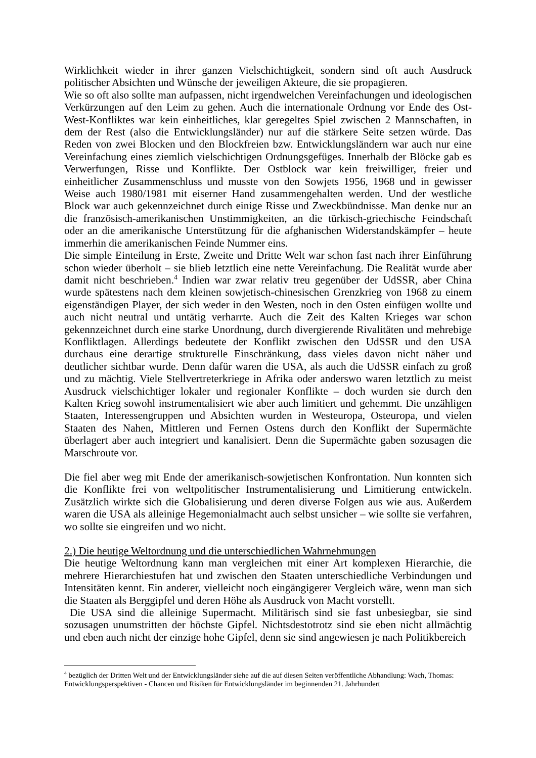Wirklichkeit wieder in ihrer ganzen Vielschichtigkeit, sondern sind oft auch Ausdruck politischer Absichten und Wünsche der jeweiligen Akteure, die sie propagieren.
Wie so oft also sollte man aufpassen, nicht irgendwelchen Vereinfachungen und ideologischen Verkürzungen auf den Leim zu gehen. Auch die internationale Ordnung vor Ende des Ost-West-Konfliktes war kein einheitliches, klar geregeltes Spiel zwischen 2 Mannschaften, in dem der Rest (also die Entwicklungsländer) nur auf die stärkere Seite setzen würde. Das Reden von zwei Blocken und den Blockfreien bzw. Entwicklungsländern war auch nur eine Vereinfachung eines ziemlich vielschichtigen Ordnungsgefüges. Innerhalb der Blöcke gab es Verwerfungen, Risse und Konflikte. Der Ostblock war kein freiwilliger, freier und einheitlicher Zusammenschluss und musste von den Sowjets 1956, 1968 und in gewisser Weise auch 1980/1981 mit eiserner Hand zusammengehalten werden. Und der westliche Block war auch gekennzeichnet durch einige Risse und Zweckbündnisse. Man denke nur an die französisch-amerikanischen Unstimmigkeiten, an die türkisch-griechische Feindschaft oder an die amerikanische Unterstützung für die afghanischen Widerstandskämpfer – heute immerhin die amerikanischen Feinde Nummer eins.
Die simple Einteilung in Erste, Zweite und Dritte Welt war schon fast nach ihrer Einführung schon wieder überholt – sie blieb letztlich eine nette Vereinfachung. Die Realität wurde aber damit nicht beschrieben.<sup>4</sup> Indien war zwar relativ treu gegenüber der UdSSR, aber China wurde spätestens nach dem kleinen sowjetisch-chinesischen Grenzkrieg von 1968 zu einem eigenständigen Player, der sich weder in den Westen, noch in den Osten einfügen wollte und auch nicht neutral und untätig verharrte. Auch die Zeit des Kalten Krieges war schon gekennzeichnet durch eine starke Unordnung, durch divergierende Rivalitäten und mehrebige Konfliktlagen. Allerdings bedeutete der Konflikt zwischen den UdSSR und den USA durchaus eine derartige strukturelle Einschränkung, dass vieles davon nicht näher und deutlicher sichtbar wurde. Denn dafür waren die USA, als auch die UdSSR einfach zu groß und zu mächtig. Viele Stellvertreterkriege in Afrika oder anderswo waren letztlich zu meist Ausdruck vielschichtiger lokaler und regionaler Konflikte – doch wurden sie durch den Kalten Krieg sowohl instrumentalisiert wie aber auch limitiert und gehemmt. Die unzähligen Staaten, Interessengruppen und Absichten wurden in Westeuropa, Osteuropa, und vielen Staaten des Nahen, Mittleren und Fernen Ostens durch den Konflikt der Supermächte überlagert aber auch integriert und kanalisiert. Denn die Supermächte gaben sozusagen die Marschroute vor.
Die fiel aber weg mit Ende der amerikanisch-sowjetischen Konfrontation. Nun konnten sich die Konflikte frei von weltpolitischer Instrumentalisierung und Limitierung entwickeln. Zusätzlich wirkte sich die Globalisierung und deren diverse Folgen aus wie aus. Außerdem waren die USA als alleinige Hegemonialmacht auch selbst unsicher – wie sollte sie verfahren, wo sollte sie eingreifen und wo nicht.
2.) Die heutige Weltordnung und die unterschiedlichen Wahrnehmungen
Die heutige Weltordnung kann man vergleichen mit einer Art komplexen Hierarchie, die mehrere Hierarchiestufen hat und zwischen den Staaten unterschiedliche Verbindungen und Intensitäten kennt. Ein anderer, vielleicht noch eingängigerer Vergleich wäre, wenn man sich die Staaten als Berggipfel und deren Höhe als Ausdruck von Macht vorstellt.
Die USA sind die alleinige Supermacht. Militärisch sind sie fast unbesiegbar, sie sind sozusagen unumstritten der höchste Gipfel. Nichtsdestotrotz sind sie eben nicht allmächtig und eben auch nicht der einzige hohe Gipfel, denn sie sind angewiesen je nach Politikbereich
<sup>4</sup> bezüglich der Dritten Welt und der Entwicklungsländer siehe auf die auf diesen Seiten veröffentliche Abhandlung: Wach, Thomas: Entwicklungsperspektiven - Chancen und Risiken für Entwicklungsländer im beginnenden 21. Jahrhundert